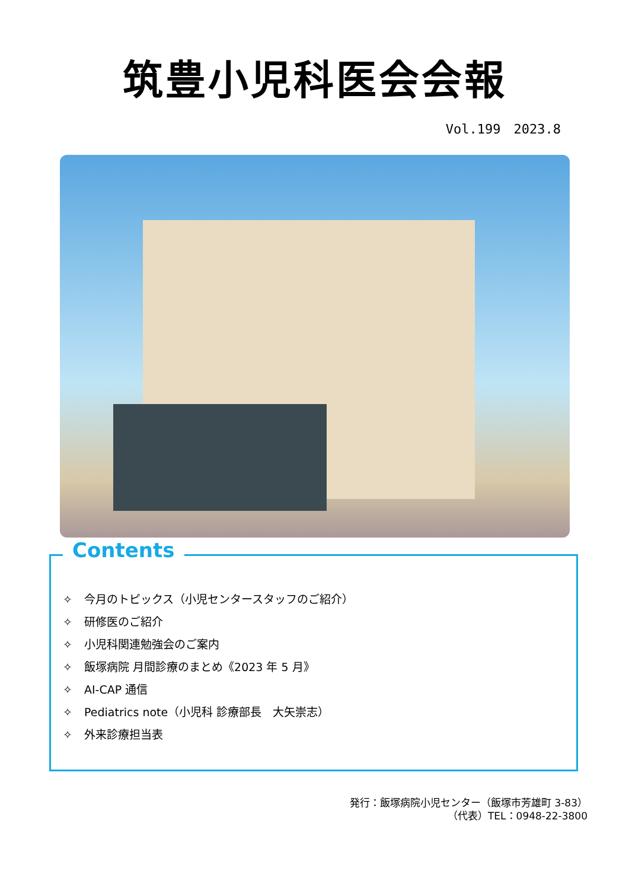筑豊小児科医会会報
Vol.199　2023.8
Contents
✧ 今月のトピックス（小児センタースタッフのご紹介）
✧ 研修医のご紹介
✧ 小児科関連勉強会のご案内
✧ 飯塚病院 月間診療のまとめ《2023 年 5 月》
✧ AI-CAP 通信
✧ Pediatrics note（小児科 診療部長　大矢崇志）
✧ 外来診療担当表
発行：飯塚病院小児センター（飯塚市芳雄町 3-83）
（代表）TEL：0948-22-3800